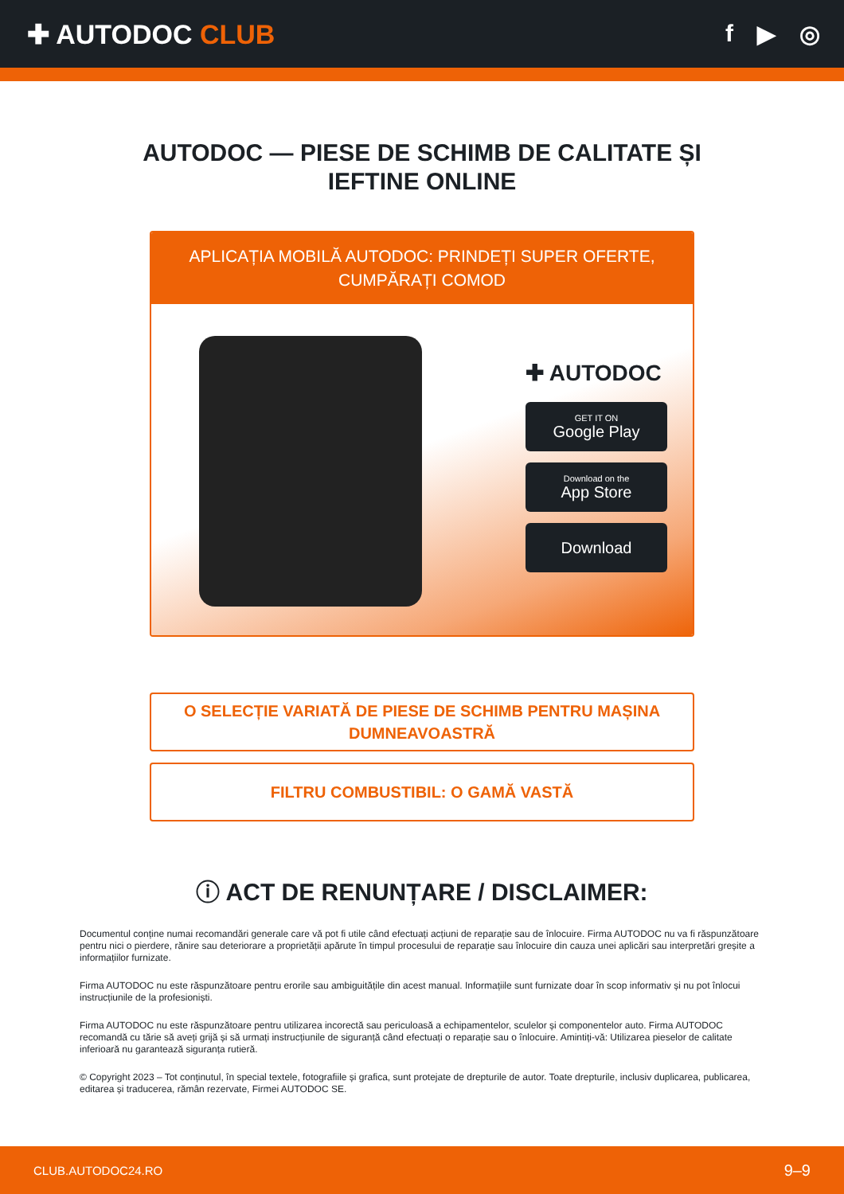✚ AUTODOC CLUB f ▶ ◎
AUTODOC — PIESE DE SCHIMB DE CALITATE ȘI
IEFTINE ONLINE
APLICAȚIA MOBILĂ AUTODOC: PRINDEȚI SUPER OFERTE, CUMPĂRAȚI COMOD
✚ AUTODOC
GET IT ON
Google Play
Download on the
App Store
Download
O SELECȚIE VARIATĂ DE PIESE DE SCHIMB PENTRU MAȘINA DUMNEAVOASTRĂ
FILTRU COMBUSTIBIL: O GAMĂ VASTĂ
ⓘ ACT DE RENUNȚARE / DISCLAIMER:
Documentul conține numai recomandări generale care vă pot fi utile când efectuați acțiuni de reparație sau de înlocuire. Firma AUTODOC nu va fi răspunzătoare pentru nici o pierdere, rănire sau deteriorare a proprietății apărute în timpul procesului de reparație sau înlocuire din cauza unei aplicări sau interpretări greșite a informațiilor furnizate.
Firma AUTODOC nu este răspunzătoare pentru erorile sau ambiguitățile din acest manual. Informațiile sunt furnizate doar în scop informativ și nu pot înlocui instrucțiunile de la profesioniști.
Firma AUTODOC nu este răspunzătoare pentru utilizarea incorectă sau periculoasă a echipamentelor, sculelor și componentelor auto. Firma AUTODOC recomandă cu tărie să aveți grijă și să urmați instrucțiunile de siguranță când efectuați o reparație sau o înlocuire. Amintiți-vă: Utilizarea pieselor de calitate inferioară nu garantează siguranța rutieră.
© Copyright 2023 – Tot conținutul, în special textele, fotografiile și grafica, sunt protejate de drepturile de autor. Toate drepturile, inclusiv duplicarea, publicarea, editarea și traducerea, rămân rezervate, Firmei AUTODOC SE.
CLUB.AUTODOC24.RO 9–9